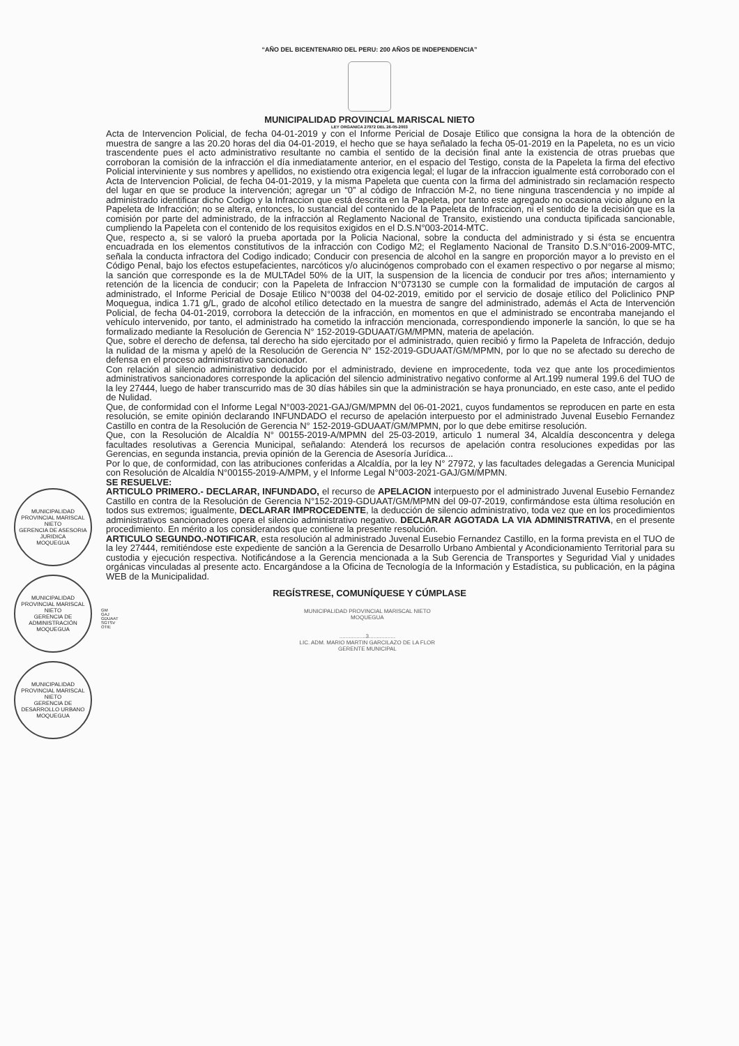“AÑO DEL BICENTENARIO DEL PERU: 200 AÑOS DE INDEPENDENCIA”
MUNICIPALIDAD PROVINCIAL MARISCAL NIETO
LEY ORGANICA 27972 DEL 26-05-2003
MUNICIPALIDAD PROVINCIAL MARISCAL NIETO
GERENCIA DE ASESORIA JURIDICA
MOQUEGUA
MUNICIPALIDAD PROVINCIAL MARISCAL NIETO
GERENCIA DE ADMINISTRACIÓN
MOQUEGUA
MUNICIPALIDAD PROVINCIAL MARISCAL NIETO
GERENCIA DE DESARROLLO URBANO
MOQUEGUA
Acta de Intervencion Policial, de fecha 04-01-2019 y con el Informe Pericial de Dosaje Etilico que consigna la hora de la obtención de muestra de sangre a las 20.20 horas del dia 04-01-2019, el hecho que se haya señalado la fecha 05-01-2019 en la Papeleta, no es un vicio trascendente pues el acto administrativo resultante no cambia el sentido de la decisión final ante la existencia de otras pruebas que corroboran la comisión de la infracción el día inmediatamente anterior, en el espacio del Testigo, consta de la Papeleta la firma del efectivo Policial interviniente y sus nombres y apellidos, no existiendo otra exigencia legal; el lugar de la infraccion igualmente está corroborado con el Acta de Intervencion Policial, de fecha 04-01-2019, y la misma Papeleta que cuenta con la firma del administrado sin reclamación respecto del lugar en que se produce la intervención; agregar un “0” al código de Infracción M-2, no tiene ninguna trascendencia y no impide al administrado identificar dicho Codigo y la Infraccion que está descrita en la Papeleta, por tanto este agregado no ocasiona vicio alguno en la Papeleta de Infracción; no se altera, entonces, lo sustancial del contenido de la Papeleta de Infraccion, ni el sentido de la decisión que es la comisión por parte del administrado, de la infracción al Reglamento Nacional de Transito, existiendo una conducta tipificada sancionable, cumpliendo la Papeleta con el contenido de los requisitos exigidos en el D.S.N°003-2014-MTC.
Que, respecto a, si se valoró la prueba aportada por la Policia Nacional, sobre la conducta del administrado y si ésta se encuentra encuadrada en los elementos constitutivos de la infracción con Codigo M2; el Reglamento Nacional de Transito D.S.N°016-2009-MTC, señala la conducta infractora del Codigo indicado; Conducir con presencia de alcohol en la sangre en proporción mayor a lo previsto en el Código Penal, bajo los efectos estupefacientes, narcóticos y/o alucinógenos comprobado con el examen respectivo o por negarse al mismo; la sanción que corresponde es la de MULTAdel 50% de la UIT, la suspension de la licencia de conducir por tres años; internamiento y retención de la licencia de conducir; con la Papeleta de Infraccion N°073130 se cumple con la formalidad de imputación de cargos al administrado, el Informe Pericial de Dosaje Etilico N°0038 del 04-02-2019, emitido por el servicio de dosaje etílico del Policlinico PNP Moquegua, indica 1.71 g/L, grado de alcohol etílico detectado en la muestra de sangre del administrado, además el Acta de Intervención Policial, de fecha 04-01-2019, corrobora la detección de la infracción, en momentos en que el administrado se encontraba manejando el vehículo intervenido, por tanto, el administrado ha cometido la infracción mencionada, correspondiendo imponerle la sanción, lo que se ha formalizado mediante la Resolución de Gerencia N° 152-2019-GDUAAT/GM/MPMN, materia de apelación.
Que, sobre el derecho de defensa, tal derecho ha sido ejercitado por el administrado, quien recibió y firmo la Papeleta de Infracción, dedujo la nulidad de la misma y apeló de la Resolución de Gerencia N° 152-2019-GDUAAT/GM/MPMN, por lo que no se afectado su derecho de defensa en el proceso administrativo sancionador.
Con relación al silencio administrativo deducido por el administrado, deviene en improcedente, toda vez que ante los procedimientos administrativos sancionadores corresponde la aplicación del silencio administrativo negativo conforme al Art.199 numeral 199.6 del TUO de la ley 27444, luego de haber transcurrido mas de 30 días hábiles sin que la administración se haya pronunciado, en este caso, ante el pedido de Nulidad.
Que, de conformidad con el Informe Legal N°003-2021-GAJ/GM/MPMN del 06-01-2021, cuyos fundamentos se reproducen en parte en esta resolución, se emite opinión declarando INFUNDADO el recurso de apelación interpuesto por el administrado Juvenal Eusebio Fernandez Castillo en contra de la Resolución de Gerencia N° 152-2019-GDUAAT/GM/MPMN, por lo que debe emitirse resolución.
Que, con la Resolución de Alcaldía N° 00155-2019-A/MPMN del 25-03-2019, articulo 1 numeral 34, Alcaldía desconcentra y delega facultades resolutivas a Gerencia Municipal, señalando: Atenderá los recursos de apelación contra resoluciones expedidas por las Gerencias, en segunda instancia, previa opinión de la Gerencia de Asesoría Jurídica...
Por lo que, de conformidad, con las atribuciones conferidas a Alcaldía, por la ley N° 27972, y las facultades delegadas a Gerencia Municipal con Resolución de Alcaldía N°00155-2019-A/MPM, y el Informe Legal N°003-2021-GAJ/GM/MPMN.
SE RESUELVE:
ARTICULO PRIMERO.- DECLARAR, INFUNDADO, el recurso de APELACION interpuesto por el administrado Juvenal Eusebio Fernandez Castillo en contra de la Resolución de Gerencia N°152-2019-GDUAAT/GM/MPMN del 09-07-2019, confirmándose esta última resolución en todos sus extremos; igualmente, DECLARAR IMPROCEDENTE, la deducción de silencio administrativo, toda vez que en los procedimientos administrativos sancionadores opera el silencio administrativo negativo. DECLARAR AGOTADA LA VIA ADMINISTRATIVA, en el presente procedimiento. En mérito a los considerandos que contiene la presente resolución.
ARTICULO SEGUNDO.-NOTIFICAR, esta resolución al administrado Juvenal Eusebio Fernandez Castillo, en la forma prevista en el TUO de la ley 27444, remitiéndose este expediente de sanción a la Gerencia de Desarrollo Urbano Ambiental y Acondicionamiento Territorial para su custodia y ejecución respectiva. Notificándose a la Gerencia mencionada a la Sub Gerencia de Transportes y Seguridad Vial y unidades orgánicas vinculadas al presente acto. Encargándose a la Oficina de Tecnología de la Información y Estadística, su publicación, en la página WEB de la Municipalidad.
REGÍSTRESE, COMUNÍQUESE Y CÚMPLASE
GM
GAJ
GDUAAT
SGTSV
OTIE
MUNICIPALIDAD PROVINCIAL MARISCAL NIETO
MOQUEGUA
.................3.................
LIC. ADM. MARIO MARTIN GARCILAZO DE LA FLOR
GERENTE MUNICIPAL